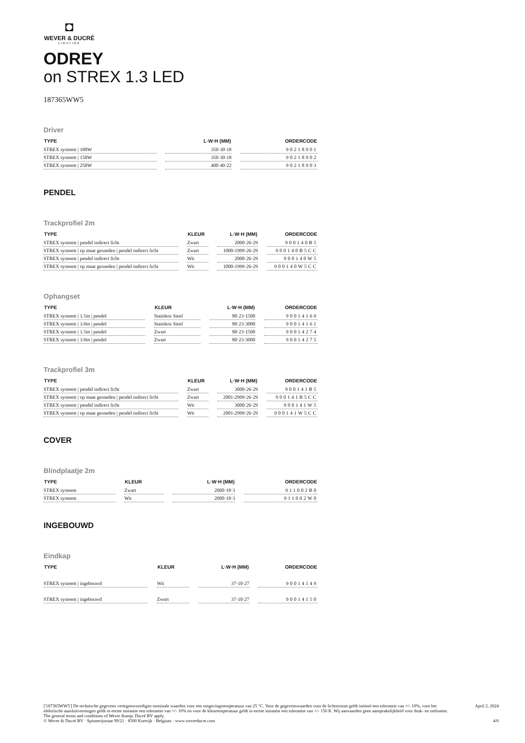◘
WEVER & DUCRÉ
LIGHTING
ODREY
on STREX 1.3 LED
187365WW5
Driver
| TYPE | L·W·H (MM) | ORDERCODE |
| --- | --- | --- |
| STREX systeem / 100W | 350·30·18 | 90218901 |
| STREX systeem / 150W | 350·30·18 | 90218902 |
| STREX systeem / 250W | 400·40·22 | 90218903 |
PENDEL
Trackprofiel 2m
| TYPE | KLEUR | L·W·H (MM) | ORDERCODE |
| --- | --- | --- | --- |
| STREX systeem / pendel indirect licht | Zwart | 2000·26·29 | 900140B5 |
| STREX systeem / op maat gesneden / pendel indirect licht | Zwart | 1000-1999·26·29 | 900140B5CC |
| STREX systeem / pendel indirect licht | Wit | 2000·26·29 | 900140W5 |
| STREX systeem / op maat gesneden / pendel indirect licht | Wit | 1000-1999·26·29 | 900140W5CC |
Ophangset
| TYPE | KLEUR | L·W·H (MM) | ORDERCODE |
| --- | --- | --- | --- |
| STREX systeem / 1.5m / pendel | Stainless Steel | 80·23·1500 | 90014160 |
| STREX systeem / 3.0m / pendel | Stainless Steel | 80·23·3000 | 90014161 |
| STREX systeem / 1.5m / pendel | Zwart | 80·23·1500 | 90014274 |
| STREX systeem / 3.0m / pendel | Zwart | 80·23·3000 | 90014275 |
Trackprofiel 3m
| TYPE | KLEUR | L·W·H (MM) | ORDERCODE |
| --- | --- | --- | --- |
| STREX systeem / pendel indirect licht | Zwart | 3000·26·29 | 900141B5 |
| STREX systeem / op maat gesneden / pendel indirect licht | Zwart | 2001-2999·26·29 | 900141B5CC |
| STREX systeem / pendel indirect licht | Wit | 3000·26·29 | 900141W5 |
| STREX systeem / op maat gesneden / pendel indirect licht | Wit | 2001-2999·26·29 | 900141W5CC |
COVER
Blindplaatje 2m
| TYPE | KLEUR | L·W·H (MM) | ORDERCODE |
| --- | --- | --- | --- |
| STREX systeem | Zwart | 2000·18·3 | 911002B0 |
| STREX systeem | Wit | 2000·18·3 | 911002W0 |
INGEBOUWD
Eindkap
| TYPE | KLEUR | L·W·H (MM) | ORDERCODE |
| --- | --- | --- | --- |
| STREX systeem / ingebouwd | Wit | 37·10·27 | 90014149 |
| STREX systeem / ingebouwd | Zwart | 37·10·27 | 90014150 |
['187365WW5'] De technische gegevens vertegenwoordigen nominale waarden voor een omgevingstemperatuur van 25 °C. Voor de gegevenswaarden voor de lichtstroom geldt initieel een tolerantie van +/- 10%, voor het elektrische aansluitvermogen geldt in eerste instantie een tolerantie van +/- 10% en voor de kleurtemperatuur geldt in eerste instantie een tolerantie van +/- 150 K. Wij aanvaarden geen aansprakelijkheid voor druk- en zetfouten. The general terms and conditions of Wever &amp; Ducré BV apply.
© Wever & Ducré BV · Spinnerijstraat 99/21 · 8500 Kortrijk · Belgium · www.weverducre.com
April 2, 2024
4/6